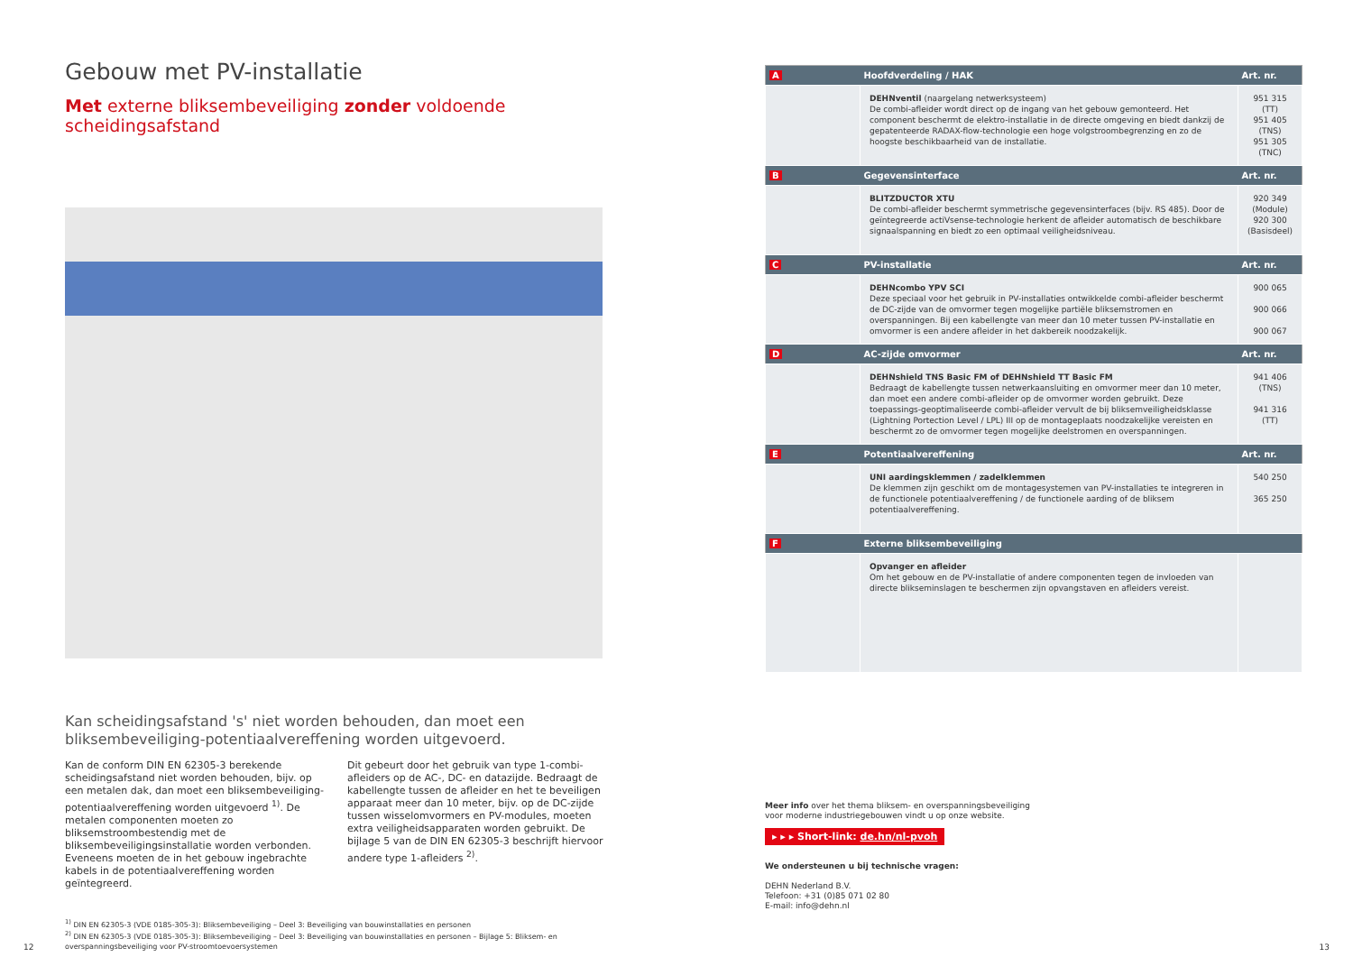Gebouw met PV-installatie
Met externe bliksembeveiliging zonder voldoende scheidingsafstand
Kan scheidingsafstand 's' niet worden behouden, dan moet een bliksembeveiliging-potentiaalvereffening worden uitgevoerd.
Kan de conform DIN EN 62305-3 berekende scheidingsafstand niet worden behouden, bijv. op een metalen dak, dan moet een bliksembeveiliging-potentiaalvereffening worden uitgevoerd <sup>1)</sup>. De metalen componenten moeten zo bliksemstroombestendig met de bliksembeveiligingsinstallatie worden verbonden. Eveneens moeten de in het gebouw ingebrachte kabels in de potentiaalvereffening worden geïntegreerd.
Dit gebeurt door het gebruik van type 1-combi-afleiders op de AC-, DC- en datazijde. Bedraagt de kabellengte tussen de afleider en het te beveiligen apparaat meer dan 10 meter, bijv. op de DC-zijde tussen wisselomvormers en PV-modules, moeten extra veiligheidsapparaten worden gebruikt. De bijlage 5 van de DIN EN 62305-3 beschrijft hiervoor andere type 1-afleiders <sup>2)</sup>.
<sup>1)</sup> DIN EN 62305-3 (VDE 0185-305-3): Bliksembeveiliging – Deel 3: Beveiliging van bouwinstallaties en personen
<sup>2)</sup> DIN EN 62305-3 (VDE 0185-305-3): Bliksembeveiliging – Deel 3: Beveiliging van bouwinstallaties en personen – Bijlage 5: Bliksem- en overspanningsbeveiliging voor PV-stroomtoevoersystemen
| A | Hoofdverdeling / HAK | Art. nr. |
| --- | --- | --- |
| | DEHNventil (naargelang netwerksysteem) De combi-afleider wordt direct op de ingang van het gebouw gemonteerd. Het component beschermt de elektro-installatie in de directe omgeving en biedt dankzij de gepatenteerde RADAX-flow-technologie een hoge volgstroombegrenzing en zo de hoogste beschikbaarheid van de installatie. | 951 315 (TT) 951 405 (TNS) 951 305 (TNC) |
| B | Gegevensinterface | Art. nr. |
| | BLITZDUCTOR XTU De combi-afleider beschermt symmetrische gegevensinterfaces (bijv. RS 485). Door de geïntegreerde actiVsense-technologie herkent de afleider automatisch de beschikbare signaalspanning en biedt zo een optimaal veiligheidsniveau. | 920 349 (Module) 920 300 (Basisdeel) |
| C | PV-installatie | Art. nr. |
| | DEHNcombo YPV SCI Deze speciaal voor het gebruik in PV-installaties ontwikkelde combi-afleider beschermt de DC-zijde van de omvormer tegen mogelijke partiële bliksemstromen en overspanningen. Bij een kabellengte van meer dan 10 meter tussen PV-installatie en omvormer is een andere afleider in het dakbereik noodzakelijk. | 900 065 900 066 900 067 |
| D | AC-zijde omvormer | Art. nr. |
| | DEHNshield TNS Basic FM of DEHNshield TT Basic FM Bedraagt de kabellengte tussen netwerkaansluiting en omvormer meer dan 10 meter, dan moet een andere combi-afleider op de omvormer worden gebruikt. Deze toepassings-geoptimaliseerde combi-afleider vervult de bij bliksemveiligheidsklasse (Lightning Portection Level / LPL) III op de montageplaats noodzakelijke vereisten en beschermt zo de omvormer tegen mogelijke deelstromen en overspanningen. | 941 406 (TNS) 941 316 (TT) |
| E | Potentiaalvereffening | Art. nr. |
| | UNI aardingsklemmen / zadelklemmen De klemmen zijn geschikt om de montagesystemen van PV-installaties te integreren in de functionele potentiaalvereffening / de functionele aarding of de bliksem potentiaalvereffening. | 540 250 365 250 |
| F | Externe bliksembeveiliging | |
| | Opvanger en afleider Om het gebouw en de PV-installatie of andere componenten tegen de invloeden van directe blikseminslagen te beschermen zijn opvangstaven en afleiders vereist. | |
Meer info over het thema bliksem- en overspanningsbeveiliging
voor moderne industriegebouwen vindt u op onze website.
▸ ▸ ▸ Short-link: de.hn/nl-pvoh
We ondersteunen u bij technische vragen:
DEHN Nederland B.V.
Telefoon: +31 (0)85 071 02 80
E-mail: info@dehn.nl
12 13